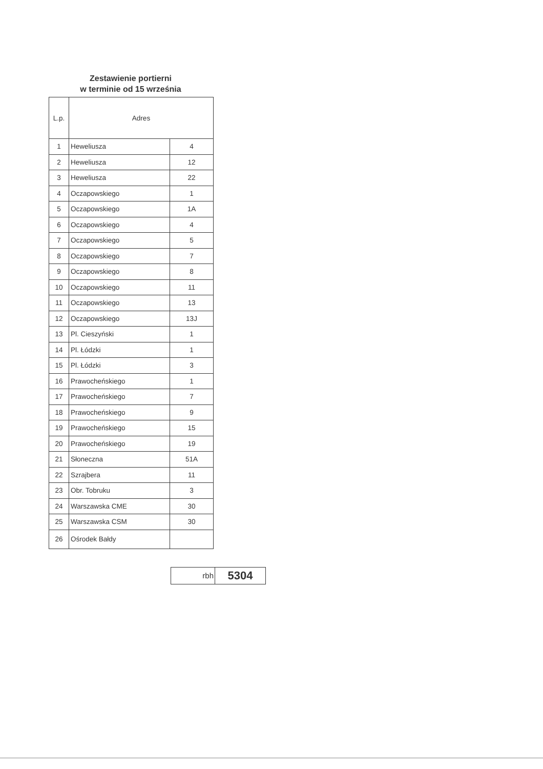Zestawienie portierni
w terminie od 15 września
| L.p. | Adres | |
| --- | --- | --- |
| 1 | Heweliusza | 4 |
| 2 | Heweliusza | 12 |
| 3 | Heweliusza | 22 |
| 4 | Oczapowskiego | 1 |
| 5 | Oczapowskiego | 1A |
| 6 | Oczapowskiego | 4 |
| 7 | Oczapowskiego | 5 |
| 8 | Oczapowskiego | 7 |
| 9 | Oczapowskiego | 8 |
| 10 | Oczapowskiego | 11 |
| 11 | Oczapowskiego | 13 |
| 12 | Oczapowskiego | 13J |
| 13 | Pl. Cieszyński | 1 |
| 14 | Pl. Łódzki | 1 |
| 15 | Pl. Łódzki | 3 |
| 16 | Prawocheńskiego | 1 |
| 17 | Prawocheńskiego | 7 |
| 18 | Prawocheńskiego | 9 |
| 19 | Prawocheńskiego | 15 |
| 20 | Prawocheńskiego | 19 |
| 21 | Słoneczna | 51A |
| 22 | Szrajbera | 11 |
| 23 | Obr. Tobruku | 3 |
| 24 | Warszawska CME | 30 |
| 25 | Warszawska CSM | 30 |
| 26 | Ośrodek Bałdy | |
| rbh | 5304 |